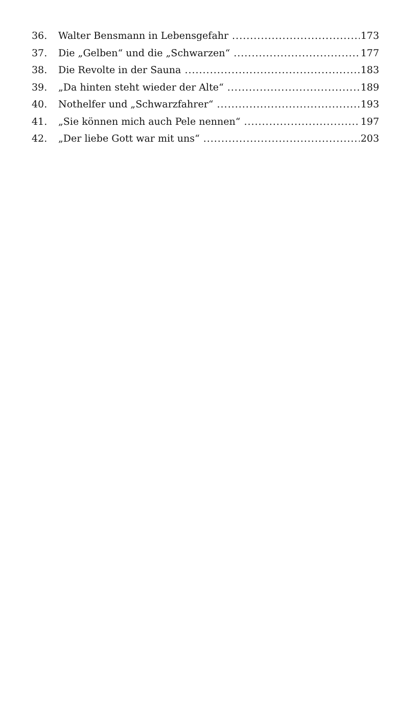36. Walter Bensmann in Lebensgefahr 173
37. Die „Gelben“ und die „Schwarzen“177
38. Die Revolte in der Sauna 183
39. „Da hinten steht wieder der Alte“189
40. Nothelfer und „Schwarzfahrer“193
41. „Sie können mich auch Pele nennen“197
42. „Der liebe Gott war mit uns“203